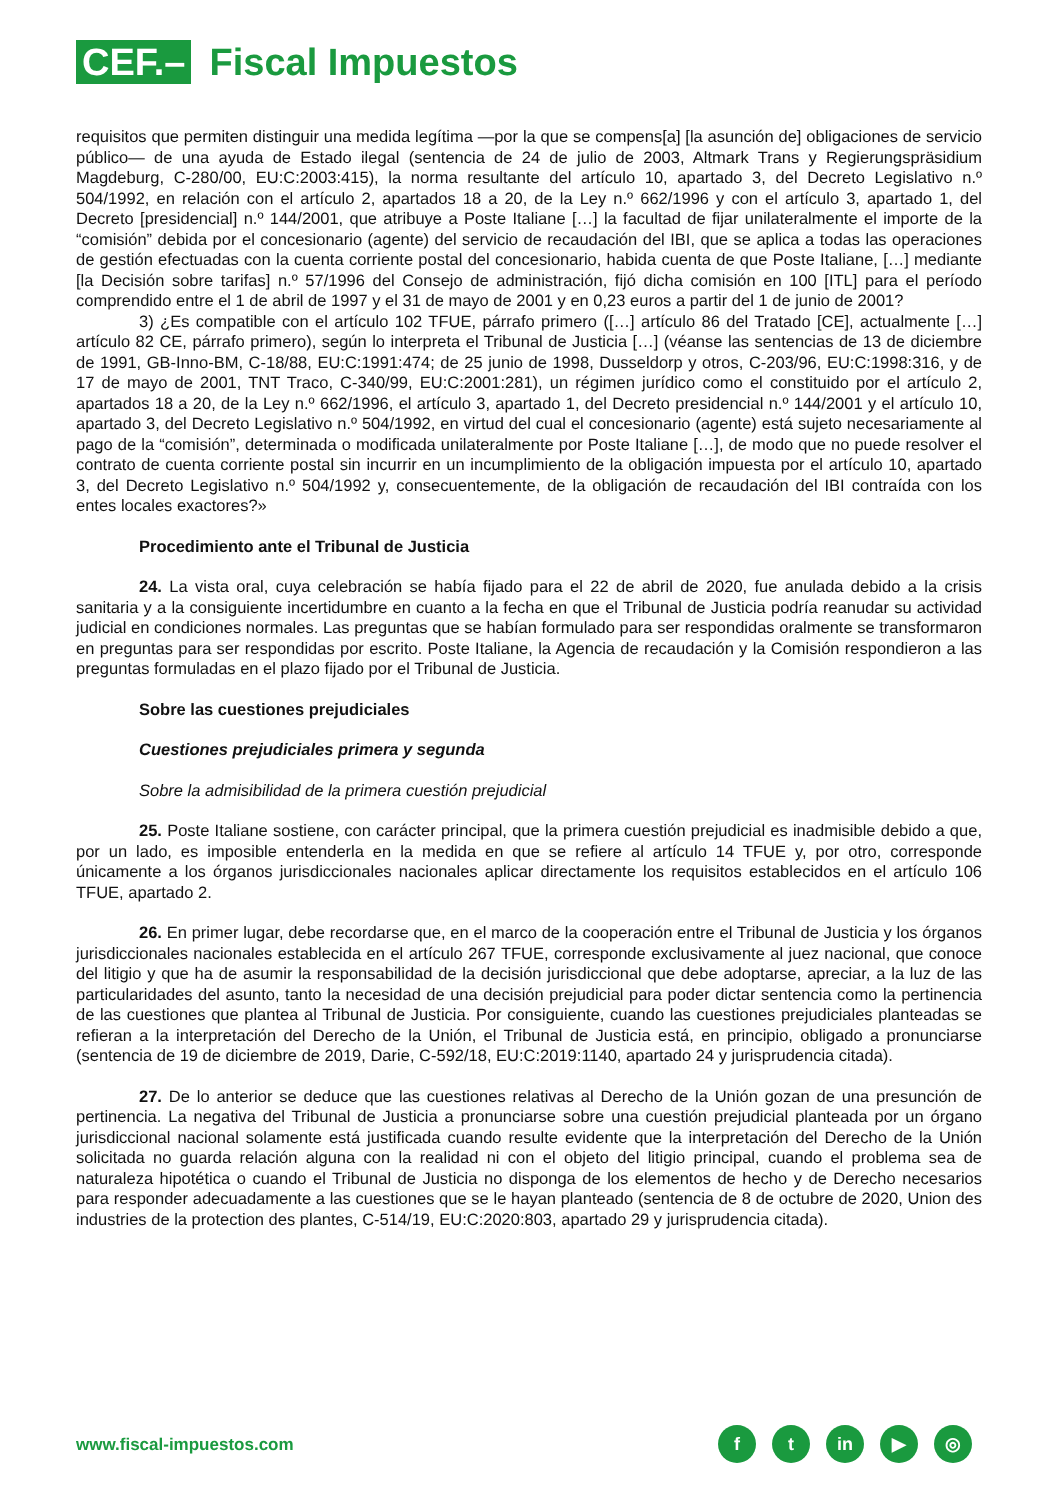CEF.–
Fiscal Impuestos
requisitos que permiten distinguir una medida legítima —por la que se compens[a] [la asunción de] obligaciones de servicio público— de una ayuda de Estado ilegal (sentencia de 24 de julio de 2003, Altmark Trans y Regierungspräsidium Magdeburg, C-280/00, EU:C:2003:415), la norma resultante del artículo 10, apartado 3, del Decreto Legislativo n.º 504/1992, en relación con el artículo 2, apartados 18 a 20, de la Ley n.º 662/1996 y con el artículo 3, apartado 1, del Decreto [presidencial] n.º 144/2001, que atribuye a Poste Italiane […] la facultad de fijar unilateralmente el importe de la “comisión” debida por el concesionario (agente) del servicio de recaudación del IBI, que se aplica a todas las operaciones de gestión efectuadas con la cuenta corriente postal del concesionario, habida cuenta de que Poste Italiane, […] mediante [la Decisión sobre tarifas] n.º 57/1996 del Consejo de administración, fijó dicha comisión en 100 [ITL] para el período comprendido entre el 1 de abril de 1997 y el 31 de mayo de 2001 y en 0,23 euros a partir del 1 de junio de 2001?
3) ¿Es compatible con el artículo 102 TFUE, párrafo primero ([…] artículo 86 del Tratado [CE], actualmente […] artículo 82 CE, párrafo primero), según lo interpreta el Tribunal de Justicia […] (véanse las sentencias de 13 de diciembre de 1991, GB-Inno-BM, C-18/88, EU:C:1991:474; de 25 junio de 1998, Dusseldorp y otros, C-203/96, EU:C:1998:316, y de 17 de mayo de 2001, TNT Traco, C-340/99, EU:C:2001:281), un régimen jurídico como el constituido por el artículo 2, apartados 18 a 20, de la Ley n.º 662/1996, el artículo 3, apartado 1, del Decreto presidencial n.º 144/2001 y el artículo 10, apartado 3, del Decreto Legislativo n.º 504/1992, en virtud del cual el concesionario (agente) está sujeto necesariamente al pago de la “comisión”, determinada o modificada unilateralmente por Poste Italiane […], de modo que no puede resolver el contrato de cuenta corriente postal sin incurrir en un incumplimiento de la obligación impuesta por el artículo 10, apartado 3, del Decreto Legislativo n.º 504/1992 y, consecuentemente, de la obligación de recaudación del IBI contraída con los entes locales exactores?»
Procedimiento ante el Tribunal de Justicia
24. La vista oral, cuya celebración se había fijado para el 22 de abril de 2020, fue anulada debido a la crisis sanitaria y a la consiguiente incertidumbre en cuanto a la fecha en que el Tribunal de Justicia podría reanudar su actividad judicial en condiciones normales. Las preguntas que se habían formulado para ser respondidas oralmente se transformaron en preguntas para ser respondidas por escrito. Poste Italiane, la Agencia de recaudación y la Comisión respondieron a las preguntas formuladas en el plazo fijado por el Tribunal de Justicia.
Sobre las cuestiones prejudiciales
Cuestiones prejudiciales primera y segunda
Sobre la admisibilidad de la primera cuestión prejudicial
25. Poste Italiane sostiene, con carácter principal, que la primera cuestión prejudicial es inadmisible debido a que, por un lado, es imposible entenderla en la medida en que se refiere al artículo 14 TFUE y, por otro, corresponde únicamente a los órganos jurisdiccionales nacionales aplicar directamente los requisitos establecidos en el artículo 106 TFUE, apartado 2.
26. En primer lugar, debe recordarse que, en el marco de la cooperación entre el Tribunal de Justicia y los órganos jurisdiccionales nacionales establecida en el artículo 267 TFUE, corresponde exclusivamente al juez nacional, que conoce del litigio y que ha de asumir la responsabilidad de la decisión jurisdiccional que debe adoptarse, apreciar, a la luz de las particularidades del asunto, tanto la necesidad de una decisión prejudicial para poder dictar sentencia como la pertinencia de las cuestiones que plantea al Tribunal de Justicia. Por consiguiente, cuando las cuestiones prejudiciales planteadas se refieran a la interpretación del Derecho de la Unión, el Tribunal de Justicia está, en principio, obligado a pronunciarse (sentencia de 19 de diciembre de 2019, Darie, C-592/18, EU:C:2019:1140, apartado 24 y jurisprudencia citada).
27. De lo anterior se deduce que las cuestiones relativas al Derecho de la Unión gozan de una presunción de pertinencia. La negativa del Tribunal de Justicia a pronunciarse sobre una cuestión prejudicial planteada por un órgano jurisdiccional nacional solamente está justificada cuando resulte evidente que la interpretación del Derecho de la Unión solicitada no guarda relación alguna con la realidad ni con el objeto del litigio principal, cuando el problema sea de naturaleza hipotética o cuando el Tribunal de Justicia no disponga de los elementos de hecho y de Derecho necesarios para responder adecuadamente a las cuestiones que se le hayan planteado (sentencia de 8 de octubre de 2020, Union des industries de la protection des plantes, C-514/19, EU:C:2020:803, apartado 29 y jurisprudencia citada).
www.fiscal-impuestos.com
ft in ▶ ◎